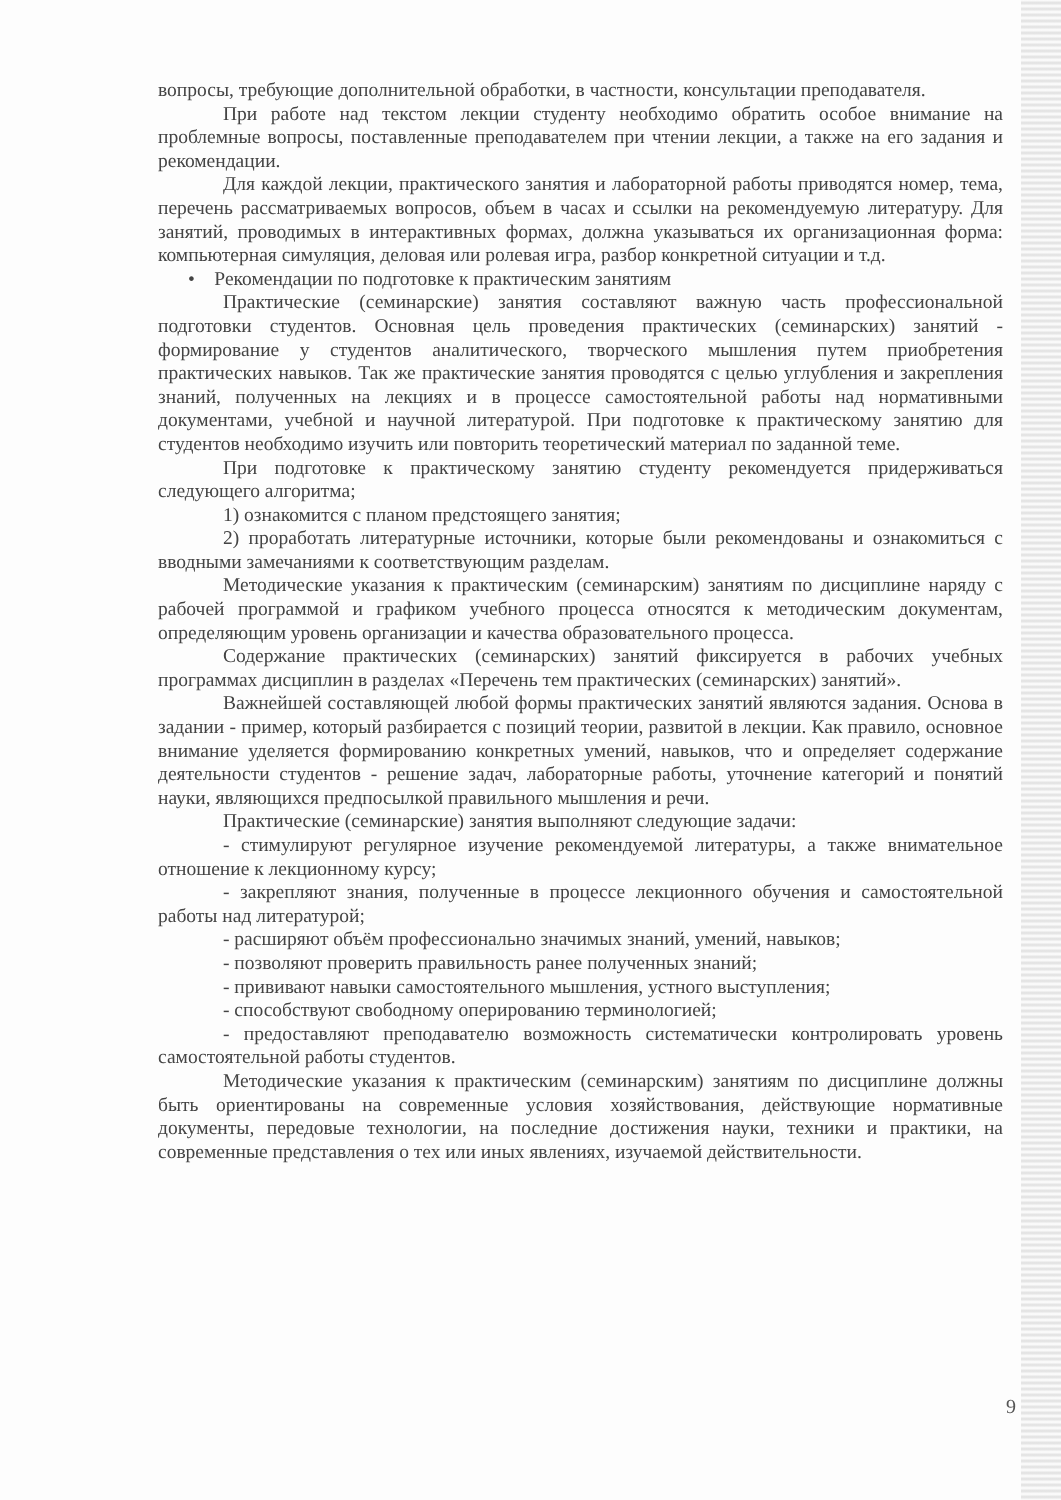вопросы, требующие дополнительной обработки, в частности, консультации преподавателя.
При работе над текстом лекции студенту необходимо обратить особое внимание на проблемные вопросы, поставленные преподавателем при чтении лекции, а также на его задания и рекомендации.
Для каждой лекции, практического занятия и лабораторной работы приводятся номер, тема, перечень рассматриваемых вопросов, объем в часах и ссылки на рекомендуемую литературу. Для занятий, проводимых в интерактивных формах, должна указываться их организационная форма: компьютерная симуляция, деловая или ролевая игра, разбор конкретной ситуации и т.д.
• Рекомендации по подготовке к практическим занятиям
Практические (семинарские) занятия составляют важную часть профессиональной подготовки студентов. Основная цель проведения практических (семинарских) занятий - формирование у студентов аналитического, творческого мышления путем приобретения практических навыков. Так же практические занятия проводятся с целью углубления и закрепления знаний, полученных на лекциях и в процессе самостоятельной работы над нормативными документами, учебной и научной литературой. При подготовке к практическому занятию для студентов необходимо изучить или повторить теоретический материал по заданной теме.
При подготовке к практическому занятию студенту рекомендуется придерживаться следующего алгоритма;
1) ознакомится с планом предстоящего занятия;
2) проработать литературные источники, которые были рекомендованы и ознакомиться с вводными замечаниями к соответствующим разделам.
Методические указания к практическим (семинарским) занятиям по дисциплине наряду с рабочей программой и графиком учебного процесса относятся к методическим документам, определяющим уровень организации и качества образовательного процесса.
Содержание практических (семинарских) занятий фиксируется в рабочих учебных программах дисциплин в разделах «Перечень тем практических (семинарских) занятий».
Важнейшей составляющей любой формы практических занятий являются задания. Основа в задании - пример, который разбирается с позиций теории, развитой в лекции. Как правило, основное внимание уделяется формированию конкретных умений, навыков, что и определяет содержание деятельности студентов - решение задач, лабораторные работы, уточнение категорий и понятий науки, являющихся предпосылкой правильного мышления и речи.
Практические (семинарские) занятия выполняют следующие задачи:
- стимулируют регулярное изучение рекомендуемой литературы, а также внимательное отношение к лекционному курсу;
- закрепляют знания, полученные в процессе лекционного обучения и самостоятельной работы над литературой;
- расширяют объём профессионально значимых знаний, умений, навыков;
- позволяют проверить правильность ранее полученных знаний;
- прививают навыки самостоятельного мышления, устного выступления;
- способствуют свободному оперированию терминологией;
- предоставляют преподавателю возможность систематически контролировать уровень самостоятельной работы студентов.
Методические указания к практическим (семинарским) занятиям по дисциплине должны быть ориентированы на современные условия хозяйствования, действующие нормативные документы, передовые технологии, на последние достижения науки, техники и практики, на современные представления о тех или иных явлениях, изучаемой действительности.
9